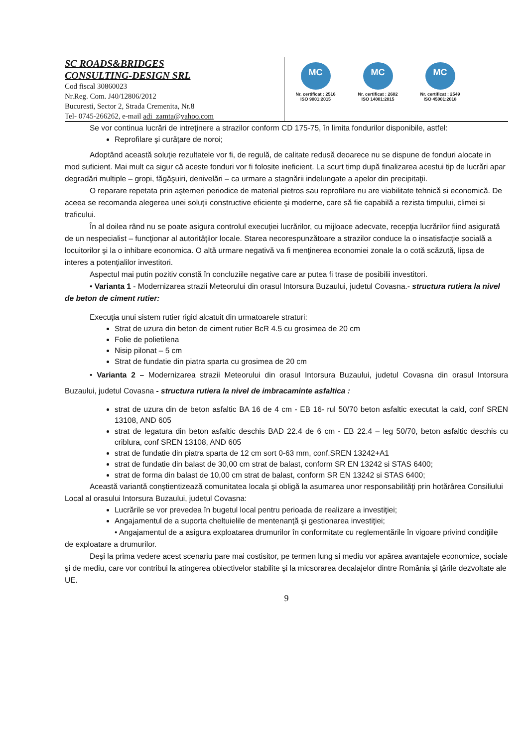SC ROADS&BRIDGES
CONSULTING-DESIGN SRL
Cod fiscal 30860023
Nr.Reg. Com. J40/12806/2012
Bucuresti, Sector 2, Strada Cremenita, Nr.8
Tel- 0745-266262, e-mail adi_zamta@yahoo.com
MC
Nr. certificat : 2516
ISO 9001:2015
MC
Nr. certificat : 2602
ISO 14001:2015
MC
Nr. certificat : 2549
ISO 45001:2018
Se vor continua lucrări de intreţinere a strazilor conform CD 175-75, în limita fondurilor disponibile, astfel:
Reprofilare şi curăţare de noroi;
Adoptând această soluţie rezultatele vor fi, de regulă, de calitate redusă deoarece nu se dispune de fonduri alocate in mod suficient. Mai mult ca sigur că aceste fonduri vor fi folosite ineficient. La scurt timp după finalizarea acestui tip de lucrări apar degradări multiple – gropi, făgăşuiri, denivelări – ca urmare a stagnării indelungate a apelor din precipitaţii.
O reparare repetata prin aşterneri periodice de material pietros sau reprofilare nu are viabilitate tehnică si economică. De aceea se recomanda alegerea unei soluţii constructive eficiente şi moderne, care să fie capabilă a rezista timpului, climei si traficului.
În al doilea rând nu se poate asigura controlul execuţiei lucrărilor, cu mijloace adecvate, recepţia lucrărilor fiind asigurată de un nespecialist – funcţionar al autorităţilor locale. Starea necorespunzătoare a strazilor conduce la o insatisfacţie socială a locuitorilor şi la o inhibare economica. O altă urmare negativă va fi menţinerea economiei zonale la o cotă scăzută, lipsa de interes a potenţialilor investitori.
Aspectul mai putin pozitiv constă în concluziile negative care ar putea fi trase de posibilii investitori.
• Varianta 1 - Modernizarea strazii Meteorului din orasul Intorsura Buzaului, judetul Covasna.- structura rutiera la nivel de beton de ciment rutier:
Execuţia unui sistem rutier rigid alcatuit din urmatoarele straturi:
Strat de uzura din beton de ciment rutier BcR 4.5 cu grosimea de 20 cm
Folie de polietilena
Nisip pilonat – 5 cm
Strat de fundatie din piatra sparta cu grosimea de 20 cm
• Varianta 2 – Modernizarea strazii Meteorului din orasul Intorsura Buzaului, judetul Covasna din orasul Intorsura Buzaului, judetul Covasna - structura rutiera la nivel de imbracaminte asfaltica :
strat de uzura din de beton asfaltic BA 16 de 4 cm - EB 16- rul 50/70 beton asfaltic executat la cald, conf SREN 13108, AND 605
strat de legatura din beton asfaltic deschis BAD 22.4 de 6 cm - EB 22.4 – leg 50/70, beton asfaltic deschis cu criblura, conf SREN 13108, AND 605
strat de fundatie din piatra sparta de 12 cm sort 0-63 mm, conf.SREN 13242+A1
strat de fundatie din balast de 30,00 cm strat de balast, conform SR EN 13242 si STAS 6400;
strat de forma din balast de 10,00 cm strat de balast, conform SR EN 13242 si STAS 6400;
Această variantă conştientizează comunitatea locala şi obligă la asumarea unor responsabilităţi prin hotărârea Consiliului Local al orasului Intorsura Buzaului, judetul Covasna:
Lucrările se vor prevedea în bugetul local pentru perioada de realizare a investiţiei;
Angajamentul de a suporta cheltuielile de mentenanţă şi gestionarea investiţiei;
• Angajamentul de a asigura exploatarea drumurilor în conformitate cu reglementările în vigoare privind condiţiile de exploatare a drumurilor.
Deşi la prima vedere acest scenariu pare mai costisitor, pe termen lung si mediu vor apărea avantajele economice, sociale şi de mediu, care vor contribui la atingerea obiectivelor stabilite şi la micsorarea decalajelor dintre România şi ţările dezvoltate ale UE.
9